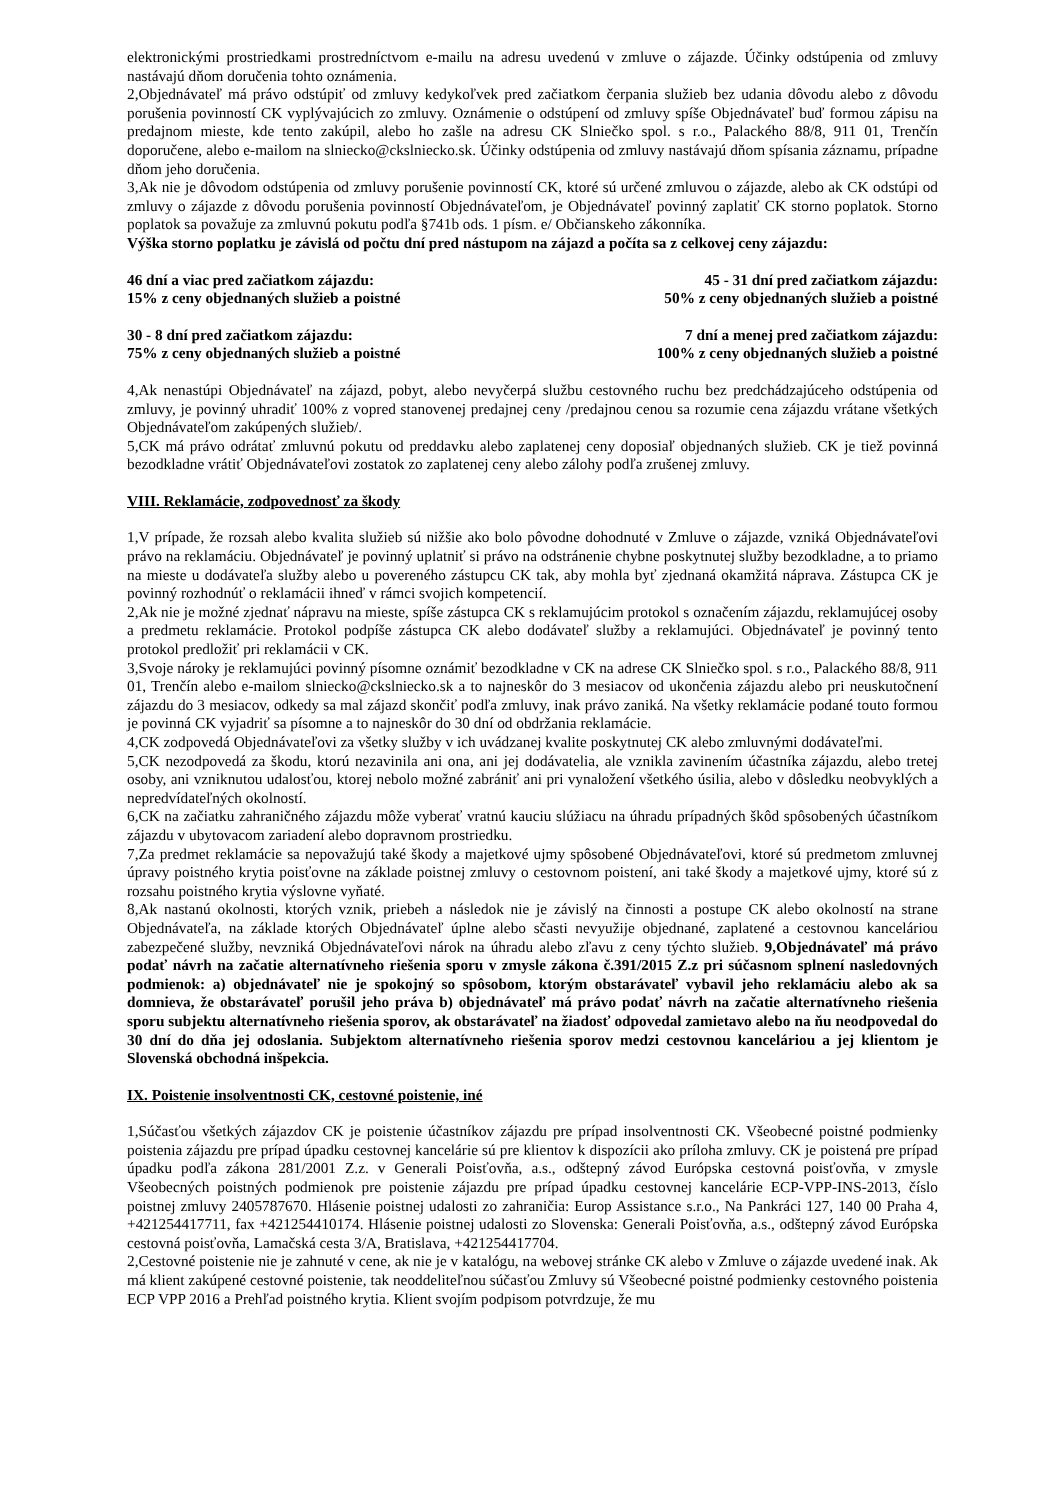elektronickými prostriedkami prostredníctvom e-mailu na adresu uvedenú v zmluve o zájazde. Účinky odstúpenia od zmluvy nastávajú dňom doručenia tohto oznámenia.
2,Objednávateľ má právo odstúpiť od zmluvy kedykoľvek pred začiatkom čerpania služieb bez udania dôvodu alebo z dôvodu porušenia povinností CK vyplývajúcich zo zmluvy. Oznámenie o odstúpení od zmluvy spíše Objednávateľ buď formou zápisu na predajnom mieste, kde tento zakúpil, alebo ho zašle na adresu CK Slniečko spol. s r.o., Palackého 88/8, 911 01, Trenčín doporučene, alebo e-mailom na slniecko@ckslniecko.sk. Účinky odstúpenia od zmluvy nastávajú dňom spísania záznamu, prípadne dňom jeho doručenia.
3,Ak nie je dôvodom odstúpenia od zmluvy porušenie povinností CK, ktoré sú určené zmluvou o zájazde, alebo ak CK odstúpi od zmluvy o zájazde z dôvodu porušenia povinností Objednávateľom, je Objednávateľ povinný zaplatiť CK storno poplatok. Storno poplatok sa považuje za zmluvnú pokutu podľa §741b ods. 1 písm. e/ Občianskeho zákonníka.
Výška storno poplatku je závislá od počtu dní pred nástupom na zájazd a počíta sa z celkovej ceny zájazdu:
46 dní a viac pred začiatkom zájazdu:
15% z ceny objednaných služieb a poistné
45 - 31 dní pred začiatkom zájazdu:
50% z ceny objednaných služieb a poistné
30 - 8 dní pred začiatkom zájazdu:
75% z ceny objednaných služieb a poistné
7 dní a menej pred začiatkom zájazdu:
100% z ceny objednaných služieb a poistné
4,Ak nenastúpi Objednávateľ na zájazd, pobyt, alebo nevyčerpá službu cestovného ruchu bez predchádzajúceho odstúpenia od zmluvy, je povinný uhradiť 100% z vopred stanovenej predajnej ceny /predajnou cenou sa rozumie cena zájazdu vrátane všetkých Objednávateľom zakúpených služieb/.
5,CK má právo odrátať zmluvnú pokutu od preddavku alebo zaplatenej ceny doposiaľ objednaných služieb. CK je tiež povinná bezodkladne vrátiť Objednávateľovi zostatok zo zaplatenej ceny alebo zálohy podľa zrušenej zmluvy.
VIII. Reklamácie, zodpovednosť za škody
1,V prípade, že rozsah alebo kvalita služieb sú nižšie ako bolo pôvodne dohodnuté v Zmluve o zájazde, vzniká Objednávateľovi právo na reklamáciu. Objednávateľ je povinný uplatniť si právo na odstránenie chybne poskytnutej služby bezodkladne, a to priamo na mieste u dodávateľa služby alebo u povereného zástupcu CK tak, aby mohla byť zjednaná okamžitá náprava. Zástupca CK je povinný rozhodnúť o reklamácii ihneď v rámci svojich kompetencií.
2,Ak nie je možné zjednať nápravu na mieste, spíše zástupca CK s reklamujúcim protokol s označením zájazdu, reklamujúcej osoby a predmetu reklamácie. Protokol podpíše zástupca CK alebo dodávateľ služby a reklamujúci. Objednávateľ je povinný tento protokol predložiť pri reklamácii v CK.
3,Svoje nároky je reklamujúci povinný písomne oznámiť bezodkladne v CK na adrese CK Slniečko spol. s r.o., Palackého 88/8, 911 01, Trenčín alebo e-mailom slniecko@ckslniecko.sk a to najneskôr do 3 mesiacov od ukončenia zájazdu alebo pri neuskutočnení zájazdu do 3 mesiacov, odkedy sa mal zájazd skončiť podľa zmluvy, inak právo zaniká. Na všetky reklamácie podané touto formou je povinná CK vyjadriť sa písomne a to najneskôr do 30 dní od obdržania reklamácie.
4,CK zodpovedá Objednávateľovi za všetky služby v ich uvádzanej kvalite poskytnutej CK alebo zmluvnými dodávateľmi.
5,CK nezodpovedá za škodu, ktorú nezavinila ani ona, ani jej dodávatelia, ale vznikla zavinením účastníka zájazdu, alebo tretej osoby, ani vzniknutou udalosťou, ktorej nebolo možné zabrániť ani pri vynaložení všetkého úsilia, alebo v dôsledku neobvyklých a nepredvídateľných okolností.
6,CK na začiatku zahraničného zájazdu môže vyberať vratnú kauciu slúžiacu na úhradu prípadných škôd spôsobených účastníkom zájazdu v ubytovacom zariadení alebo dopravnom prostriedku.
7,Za predmet reklamácie sa nepovažujú také škody a majetkové ujmy spôsobené Objednávateľovi, ktoré sú predmetom zmluvnej úpravy poistného krytia poisťovne na základe poistnej zmluvy o cestovnom poistení, ani také škody a majetkové ujmy, ktoré sú z rozsahu poistného krytia výslovne vyňaté.
8,Ak nastanú okolnosti, ktorých vznik, priebeh a následok nie je závislý na činnosti a postupe CK alebo okolností na strane Objednávateľa, na základe ktorých Objednávateľ úplne alebo sčasti nevyužije objednané, zaplatené a cestovnou kanceláriou zabezpečené služby, nevzniká Objednávateľovi nárok na úhradu alebo zľavu z ceny týchto služieb. 9,Objednávateľ má právo podať návrh na začatie alternatívneho riešenia sporu v zmysle zákona č.391/2015 Z.z pri súčasnom splnení nasledovných podmienok: a) objednávateľ nie je spokojný so spôsobom, ktorým obstarávateľ vybavil jeho reklamáciu alebo ak sa domnieva, že obstarávateľ porušil jeho práva b) objednávateľ má právo podať návrh na začatie alternatívneho riešenia sporu subjektu alternatívneho riešenia sporov, ak obstarávateľ na žiadosť odpovedal zamietavo alebo na ňu neodpovedal do 30 dní do dňa jej odoslania. Subjektom alternatívneho riešenia sporov medzi cestovnou kanceláriou a jej klientom je Slovenská obchodná inšpekcia.
IX. Poistenie insolventnosti CK, cestovné poistenie, iné
1,Súčasťou všetkých zájazdov CK je poistenie účastníkov zájazdu pre prípad insolventnosti CK. Všeobecné poistné podmienky poistenia zájazdu pre prípad úpadku cestovnej kancelárie sú pre klientov k dispozícii ako príloha zmluvy. CK je poistená pre prípad úpadku podľa zákona 281/2001 Z.z. v Generali Poisťovňa, a.s., odštepný závod Európska cestovná poisťovňa, v zmysle Všeobecných poistných podmienok pre poistenie zájazdu pre prípad úpadku cestovnej kancelárie ECP-VPP-INS-2013, číslo poistnej zmluvy 2405787670. Hlásenie poistnej udalosti zo zahraničia: Europ Assistance s.r.o., Na Pankráci 127, 140 00 Praha 4, +421254417711, fax +421254410174. Hlásenie poistnej udalosti zo Slovenska: Generali Poisťovňa, a.s., odštepný závod Európska cestovná poisťovňa, Lamačská cesta 3/A, Bratislava, +421254417704.
2,Cestovné poistenie nie je zahnuté v cene, ak nie je v katalógu, na webovej stránke CK alebo v Zmluve o zájazde uvedené inak. Ak má klient zakúpené cestovné poistenie, tak neoddeliteľnou súčasťou Zmluvy sú Všeobecné poistné podmienky cestovného poistenia ECP VPP 2016 a Prehľad poistného krytia. Klient svojím podpisom potvrdzuje, že mu